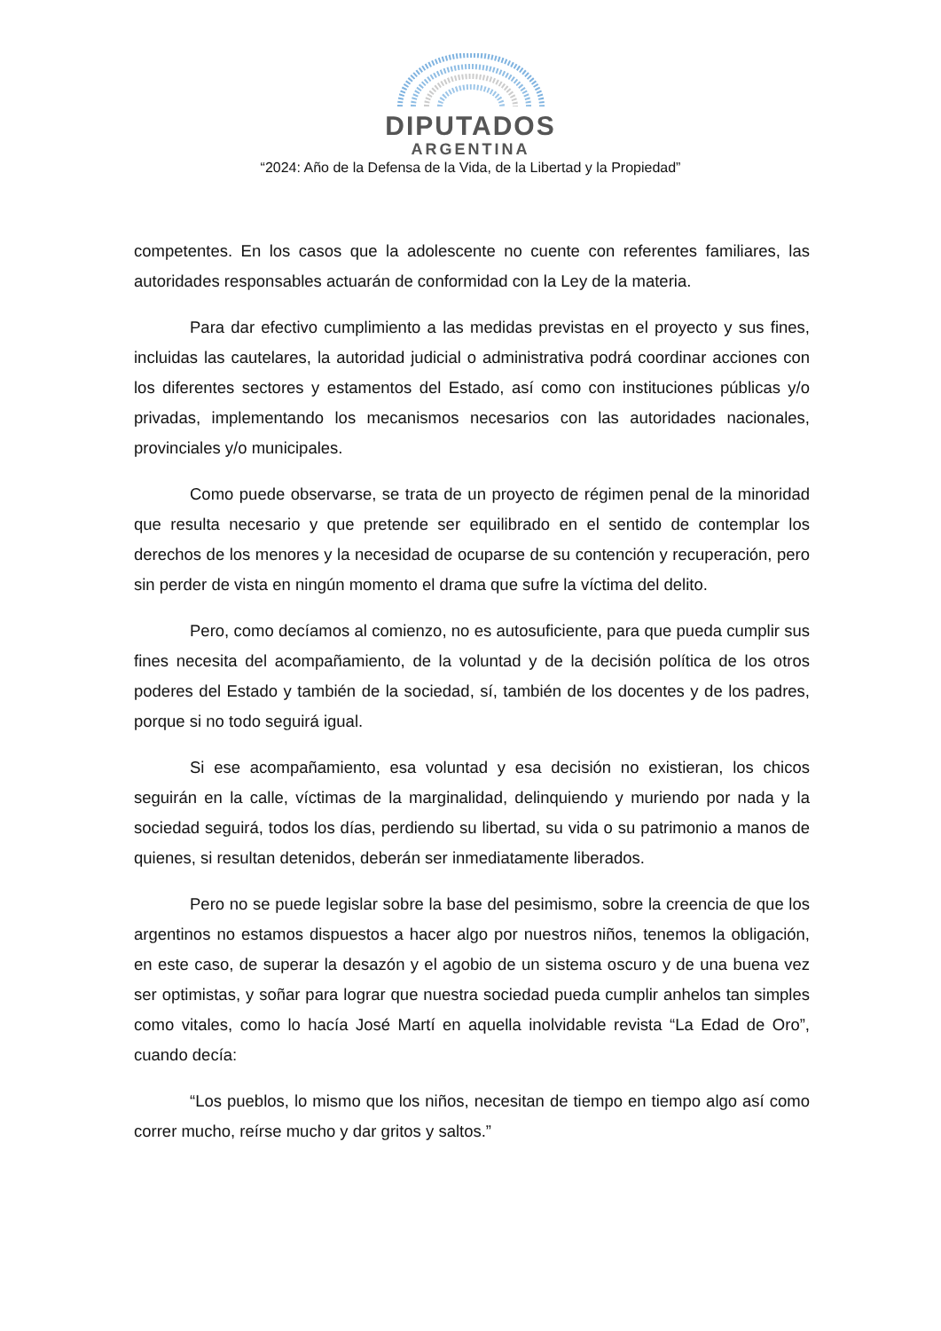DIPUTADOS
ARGENTINA
“2024: Año de la Defensa de la Vida, de la Libertad y la Propiedad”
competentes. En los casos que la adolescente no cuente con referentes familiares, las autoridades responsables actuarán de conformidad con la Ley de la materia.
Para dar efectivo cumplimiento a las medidas previstas en el proyecto y sus fines, incluidas las cautelares, la autoridad judicial o administrativa podrá coordinar acciones con los diferentes sectores y estamentos del Estado, así como con instituciones públicas y/o privadas, implementando los mecanismos necesarios con las autoridades nacionales, provinciales y/o municipales.
Como puede observarse, se trata de un proyecto de régimen penal de la minoridad que resulta necesario y que pretende ser equilibrado en el sentido de contemplar los derechos de los menores y la necesidad de ocuparse de su contención y recuperación, pero sin perder de vista en ningún momento el drama que sufre la víctima del delito.
Pero, como decíamos al comienzo, no es autosuficiente, para que pueda cumplir sus fines necesita del acompañamiento, de la voluntad y de la decisión política de los otros poderes del Estado y también de la sociedad, sí, también de los docentes y de los padres, porque si no todo seguirá igual.
Si ese acompañamiento, esa voluntad y esa decisión no existieran, los chicos seguirán en la calle, víctimas de la marginalidad, delinquiendo y muriendo por nada y la sociedad seguirá, todos los días, perdiendo su libertad, su vida o su patrimonio a manos de quienes, si resultan detenidos, deberán ser inmediatamente liberados.
Pero no se puede legislar sobre la base del pesimismo, sobre la creencia de que los argentinos no estamos dispuestos a hacer algo por nuestros niños, tenemos la obligación, en este caso, de superar la desazón y el agobio de un sistema oscuro y de una buena vez ser optimistas, y soñar para lograr que nuestra sociedad pueda cumplir anhelos tan simples como vitales, como lo hacía José Martí en aquella inolvidable revista “La Edad de Oro”, cuando decía:
“Los pueblos, lo mismo que los niños, necesitan de tiempo en tiempo algo así como correr mucho, reírse mucho y dar gritos y saltos.”